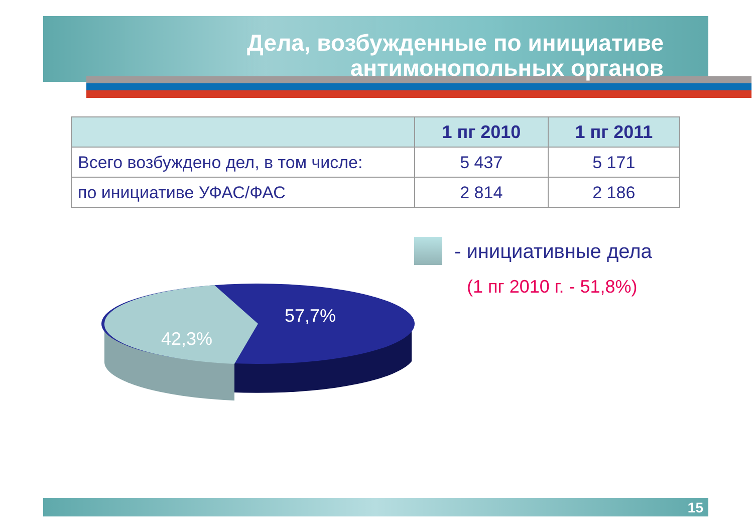Дела, возбужденные по инициативе
антимонопольных органов
| | 1 пг 2010 | 1 пг 2011 |
| --- | --- | --- |
| Всего возбуждено дел, в том числе: | 5 437 | 5 171 |
| по инициативе УФАС/ФАС | 2 814 | 2 186 |
57,7%
42,3%
- инициативные дела
(1 пг 2010 г. - 51,8%)
15